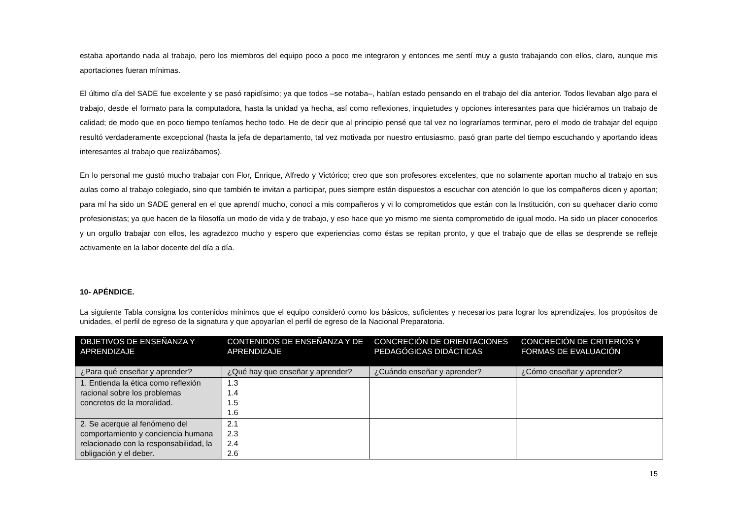estaba aportando nada al trabajo, pero los miembros del equipo poco a poco me integraron y entonces me sentí muy a gusto trabajando con ellos, claro, aunque mis aportaciones fueran mínimas.
El último día del SADE fue excelente y se pasó rapidísimo; ya que todos –se notaba–, habían estado pensando en el trabajo del día anterior. Todos llevaban algo para el trabajo, desde el formato para la computadora, hasta la unidad ya hecha, así como reflexiones, inquietudes y opciones interesantes para que hiciéramos un trabajo de calidad; de modo que en poco tiempo teníamos hecho todo. He de decir que al principio pensé que tal vez no lograríamos terminar, pero el modo de trabajar del equipo resultó verdaderamente excepcional (hasta la jefa de departamento, tal vez motivada por nuestro entusiasmo, pasó gran parte del tiempo escuchando y aportando ideas interesantes al trabajo que realizábamos).
En lo personal me gustó mucho trabajar con Flor, Enrique, Alfredo y Victórico; creo que son profesores excelentes, que no solamente aportan mucho al trabajo en sus aulas como al trabajo colegiado, sino que también te invitan a participar, pues siempre están dispuestos a escuchar con atención lo que los compañeros dicen y aportan; para mí ha sido un SADE general en el que aprendí mucho, conocí a mis compañeros y vi lo comprometidos que están con la Institución, con su quehacer diario como profesionistas; ya que hacen de la filosofía un modo de vida y de trabajo, y eso hace que yo mismo me sienta comprometido de igual modo. Ha sido un placer conocerlos y un orgullo trabajar con ellos, les agradezco mucho y espero que experiencias como éstas se repitan pronto, y que el trabajo que de ellas se desprende se refleje activamente en la labor docente del día a día.
10- APÉNDICE.
La siguiente Tabla consigna los contenidos mínimos que el equipo consideró como los básicos, suficientes y necesarios para lograr los aprendizajes, los propósitos de unidades, el perfil de egreso de la signatura y que apoyarían el perfil de egreso de la Nacional Preparatoria.
| OBJETIVOS DE ENSEÑANZA Y APRENDIZAJE | CONTENIDOS DE ENSEÑANZA Y DE APRENDIZAJE | CONCRECIÓN DE ORIENTACIONES PEDAGÓGICAS DIDÁCTICAS | CONCRECIÓN DE CRITERIOS Y FORMAS DE EVALUACIÓN |
| --- | --- | --- | --- |
| ¿Para qué enseñar y aprender? | ¿Qué hay que enseñar y aprender? | ¿Cuándo enseñar y aprender? | ¿Cómo enseñar y aprender? |
| 1. Entienda la ética como reflexión racional sobre los problemas concretos de la moralidad. | 1.3 1.4 1.5 1.6 | | |
| 2. Se acerque al fenómeno del comportamiento y conciencia humana relacionado con la responsabilidad, la obligación y el deber. | 2.1 2.3 2.4 2.6 | | |
15